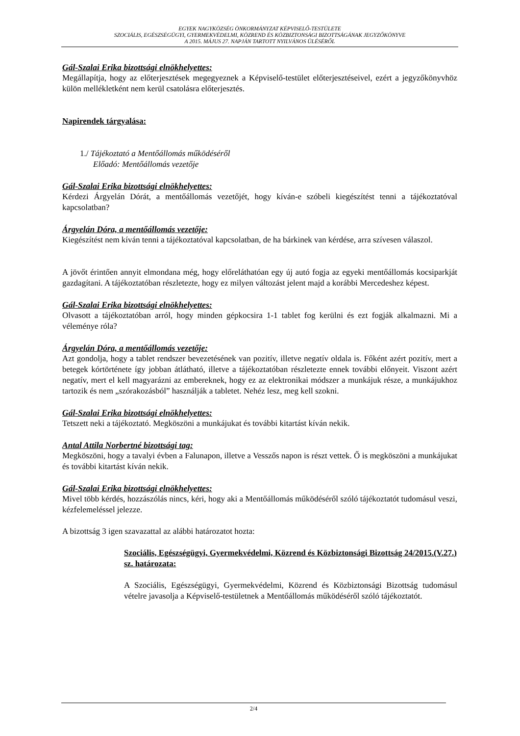EGYEK NAGYKÖZSÉG ÖNKORMÁNYZAT KÉPVISELŐ-TESTÜLETE
SZOCIÁLIS, EGÉSZSÉGÜGYI, GYERMEKVÉDELMI, KÖZREND ÉS KÖZBIZTONSÁGI BIZOTTSÁGÁNAK JEGYZŐKÖNYVE
A 2015. MÁJUS 27. NAPJÁN TARTOTT NYILVÁNOS ÜLÉSÉRŐL
Gál-Szalai Erika bizottsági elnökhelyettes:
Megállapítja, hogy az előterjesztések megegyeznek a Képviselő-testület előterjesztéseivel, ezért a jegyzőkönyvhöz külön mellékletként nem kerül csatolásra előterjesztés.
Napirendek tárgyalása:
1./ Tájékoztató a Mentőállomás működéséről
Előadó: Mentőállomás vezetője
Gál-Szalai Erika bizottsági elnökhelyettes:
Kérdezi Árgyelán Dórát, a mentőállomás vezetőjét, hogy kíván-e szóbeli kiegészítést tenni a tájékoztatóval kapcsolatban?
Árgyelán Dóra, a mentőállomás vezetője:
Kiegészítést nem kíván tenni a tájékoztatóval kapcsolatban, de ha bárkinek van kérdése, arra szívesen válaszol.
A jövőt érintően annyit elmondana még, hogy előreláthatóan egy új autó fogja az egyeki mentőállomás kocsiparkját gazdagítani. A tájékoztatóban részletezte, hogy ez milyen változást jelent majd a korábbi Mercedeshez képest.
Gál-Szalai Erika bizottsági elnökhelyettes:
Olvasott a tájékoztatóban arról, hogy minden gépkocsira 1-1 tablet fog kerülni és ezt fogják alkalmazni. Mi a véleménye róla?
Árgyelán Dóra, a mentőállomás vezetője:
Azt gondolja, hogy a tablet rendszer bevezetésének van pozitív, illetve negatív oldala is. Főként azért pozitív, mert a betegek kórtörténete így jobban átlátható, illetve a tájékoztatóban részletezte ennek további előnyeit. Viszont azért negatív, mert el kell magyarázni az embereknek, hogy ez az elektronikai módszer a munkájuk része, a munkájukhoz tartozik és nem „szórakozásból” használják a tabletet. Nehéz lesz, meg kell szokni.
Gál-Szalai Erika bizottsági elnökhelyettes:
Tetszett neki a tájékoztató. Megköszöni a munkájukat és további kitartást kíván nekik.
Antal Attila Norbertné bizottsági tag:
Megköszöni, hogy a tavalyi évben a Falunapon, illetve a Vesszős napon is részt vettek. Ő is megköszöni a munkájukat és további kitartást kíván nekik.
Gál-Szalai Erika bizottsági elnökhelyettes:
Mivel több kérdés, hozzászólás nincs, kéri, hogy aki a Mentőállomás működéséről szóló tájékoztatót tudomásul veszi, kézfelemeléssel jelezze.
A bizottság 3 igen szavazattal az alábbi határozatot hozta:
Szociális, Egészségügyi, Gyermekvédelmi, Közrend és Közbiztonsági Bizottság 24/2015.(V.27.) sz. határozata:
A Szociális, Egészségügyi, Gyermekvédelmi, Közrend és Közbiztonsági Bizottság tudomásul vételre javasolja a Képviselő-testületnek a Mentőállomás működéséről szóló tájékoztatót.
2/4